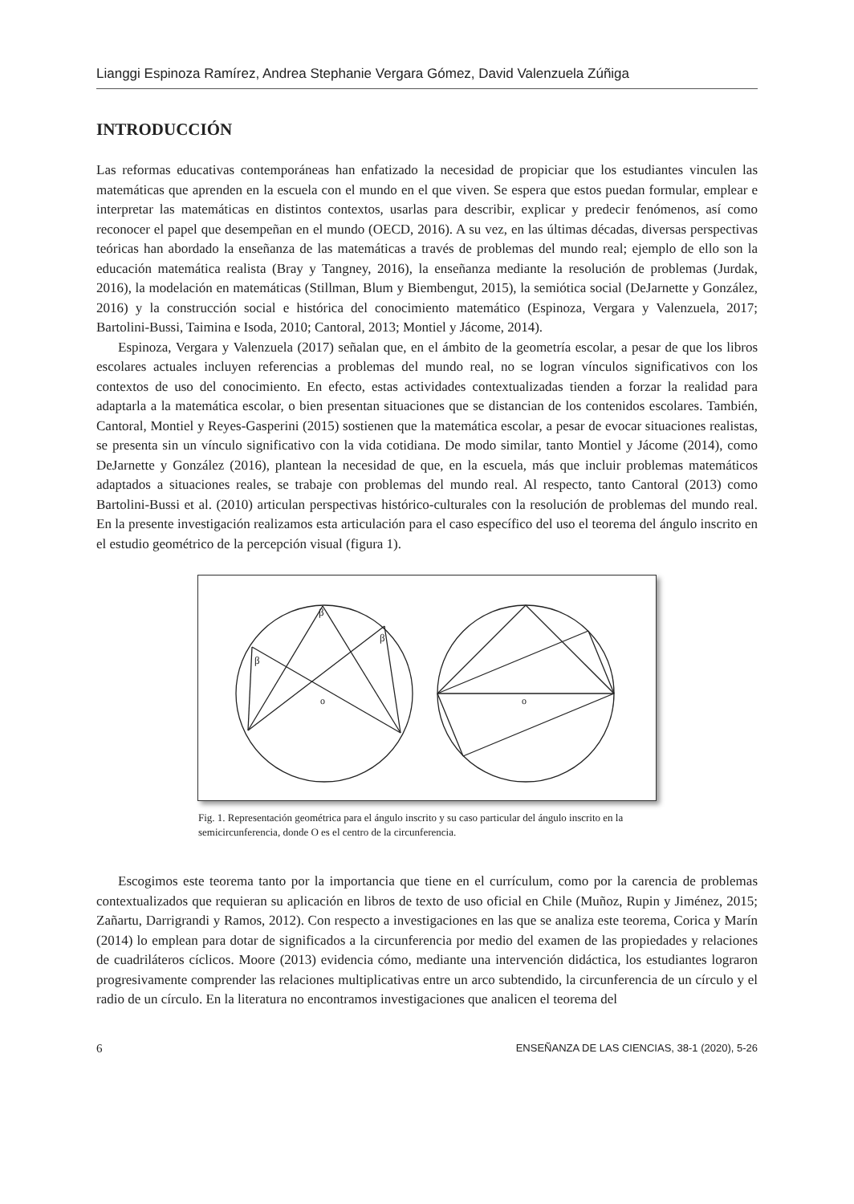Lianggi Espinoza Ramírez, Andrea Stephanie Vergara Gómez, David Valenzuela Zúñiga
INTRODUCCIÓN
Las reformas educativas contemporáneas han enfatizado la necesidad de propiciar que los estudiantes vinculen las matemáticas que aprenden en la escuela con el mundo en el que viven. Se espera que estos puedan formular, emplear e interpretar las matemáticas en distintos contextos, usarlas para describir, explicar y predecir fenómenos, así como reconocer el papel que desempeñan en el mundo (OECD, 2016). A su vez, en las últimas décadas, diversas perspectivas teóricas han abordado la enseñanza de las matemáticas a través de problemas del mundo real; ejemplo de ello son la educación matemática realista (Bray y Tangney, 2016), la enseñanza mediante la resolución de problemas (Jurdak, 2016), la modelación en matemáticas (Stillman, Blum y Biembengut, 2015), la semiótica social (DeJarnette y González, 2016) y la construcción social e histórica del conocimiento matemático (Espinoza, Vergara y Valenzuela, 2017; Bartolini-Bussi, Taimina e Isoda, 2010; Cantoral, 2013; Montiel y Jácome, 2014).
Espinoza, Vergara y Valenzuela (2017) señalan que, en el ámbito de la geometría escolar, a pesar de que los libros escolares actuales incluyen referencias a problemas del mundo real, no se logran vínculos significativos con los contextos de uso del conocimiento. En efecto, estas actividades contextualizadas tienden a forzar la realidad para adaptarla a la matemática escolar, o bien presentan situaciones que se distancian de los contenidos escolares. También, Cantoral, Montiel y Reyes-Gasperini (2015) sostienen que la matemática escolar, a pesar de evocar situaciones realistas, se presenta sin un vínculo significativo con la vida cotidiana. De modo similar, tanto Montiel y Jácome (2014), como DeJarnette y González (2016), plantean la necesidad de que, en la escuela, más que incluir problemas matemáticos adaptados a situaciones reales, se trabaje con problemas del mundo real. Al respecto, tanto Cantoral (2013) como Bartolini-Bussi et al. (2010) articulan perspectivas histórico-culturales con la resolución de problemas del mundo real. En la presente investigación realizamos esta articulación para el caso específico del uso el teorema del ángulo inscrito en el estudio geométrico de la percepción visual (figura 1).
β
β
β
o
o
Fig. 1. Representación geométrica para el ángulo inscrito y su caso particular del ángulo inscrito en la semicircunferencia, donde O es el centro de la circunferencia.
Escogimos este teorema tanto por la importancia que tiene en el currículum, como por la carencia de problemas contextualizados que requieran su aplicación en libros de texto de uso oficial en Chile (Muñoz, Rupin y Jiménez, 2015; Zañartu, Darrigrandi y Ramos, 2012). Con respecto a investigaciones en las que se analiza este teorema, Corica y Marín (2014) lo emplean para dotar de significados a la circunferencia por medio del examen de las propiedades y relaciones de cuadriláteros cíclicos. Moore (2013) evidencia cómo, mediante una intervención didáctica, los estudiantes lograron progresivamente comprender las relaciones multiplicativas entre un arco subtendido, la circunferencia de un círculo y el radio de un círculo. En la literatura no encontramos investigaciones que analicen el teorema del
6 ENSEÑANZA DE LAS CIENCIAS, 38-1 (2020), 5-26